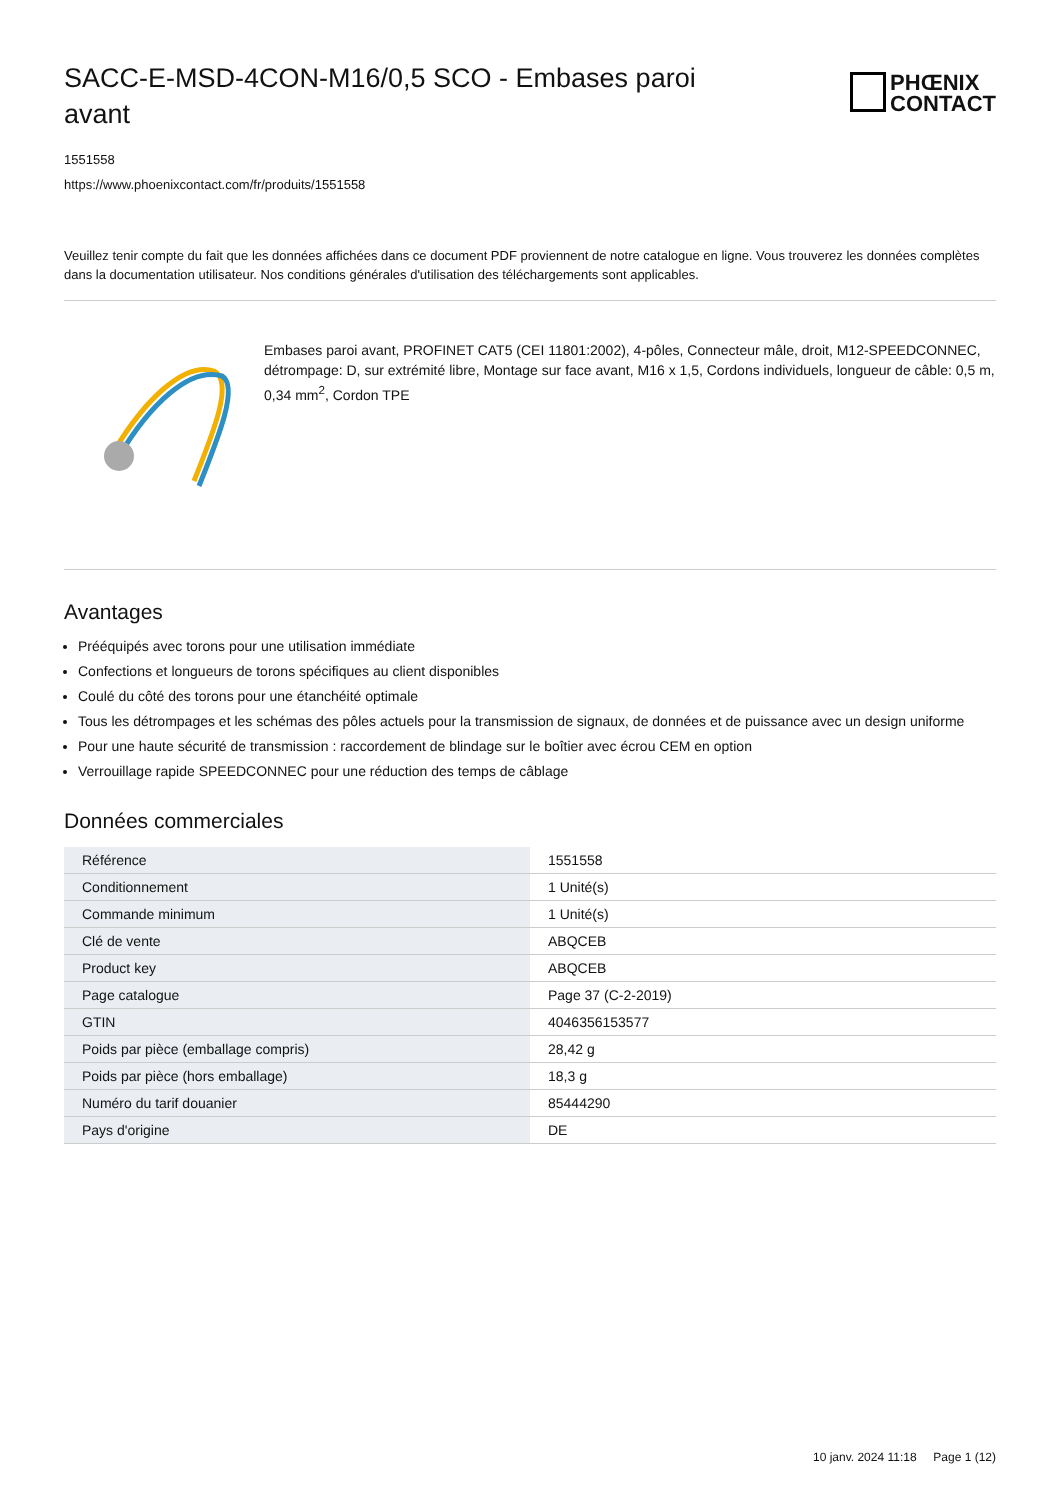SACC-E-MSD-4CON-M16/0,5 SCO - Embases paroi avant
PHŒNIX
CONTACT
1551558
https://www.phoenixcontact.com/fr/produits/1551558
Veuillez tenir compte du fait que les données affichées dans ce document PDF proviennent de notre catalogue en ligne. Vous trouverez les données complètes dans la documentation utilisateur. Nos conditions générales d'utilisation des téléchargements sont applicables.
Embases paroi avant, PROFINET CAT5 (CEI 11801:2002), 4-pôles, Connecteur mâle, droit, M12-SPEEDCONNEC, détrompage: D, sur extrémité libre, Montage sur face avant, M16 x 1,5, Cordons individuels, longueur de câble: 0,5 m, 0,34 mm<sup>2</sup>, Cordon TPE
Avantages
Prééquipés avec torons pour une utilisation immédiate
Confections et longueurs de torons spécifiques au client disponibles
Coulé du côté des torons pour une étanchéité optimale
Tous les détrompages et les schémas des pôles actuels pour la transmission de signaux, de données et de puissance avec un design uniforme
Pour une haute sécurité de transmission : raccordement de blindage sur le boîtier avec écrou CEM en option
Verrouillage rapide SPEEDCONNEC pour une réduction des temps de câblage
Données commerciales
| Référence | 1551558 |
| Conditionnement | 1 Unité(s) |
| Commande minimum | 1 Unité(s) |
| Clé de vente | ABQCEB |
| Product key | ABQCEB |
| Page catalogue | Page 37 (C-2-2019) |
| GTIN | 4046356153577 |
| Poids par pièce (emballage compris) | 28,42 g |
| Poids par pièce (hors emballage) | 18,3 g |
| Numéro du tarif douanier | 85444290 |
| Pays d'origine | DE |
10 janv. 2024 11:18 Page 1 (12)